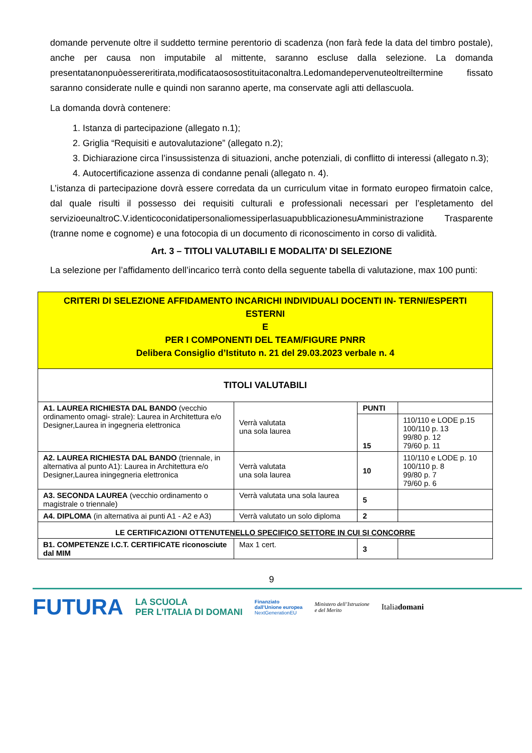domande pervenute oltre il suddetto termine perentorio di scadenza (non farà fede la data del timbro postale), anche per causa non imputabile al mittente, saranno escluse dalla selezione. La domanda presentatanonpuòessereritirata,modificataososostituitaconaltra.Ledomandepervenuteoltreiltermine fissato saranno considerate nulle e quindi non saranno aperte, ma conservate agli atti dellascuola.
La domanda dovrà contenere:
1. Istanza di partecipazione (allegato n.1);
2. Griglia “Requisiti e autovalutazione” (allegato n.2);
3. Dichiarazione circa l’insussistenza di situazioni, anche potenziali, di conflitto di interessi (allegato n.3);
4. Autocertificazione assenza di condanne penali (allegato n. 4).
L’istanza di partecipazione dovrà essere corredata da un curriculum vitae in formato europeo firmatoin calce, dal quale risulti il possesso dei requisiti culturali e professionali necessari per l’espletamento del servizioeunaltroC.V.identicoconidatipersonaliomessiperlasuapubblicazionesuAmministrazione Trasparente (tranne nome e cognome) e una fotocopia di un documento di riconoscimento in corso di validità.
Art. 3 – TITOLI VALUTABILI E MODALITA’ DI SELEZIONE
La selezione per l’affidamento dell’incarico terrà conto della seguente tabella di valutazione, max 100 punti:
| CRITERI DI SELEZIONE AFFIDAMENTO INCARICHI INDIVIDUALI DOCENTI IN- TERNI/ESPERTI ESTERNI E PER I COMPONENTI DEL TEAM/FIGURE PNRR Delibera Consiglio d’Istituto n. 21 del 29.03.2023 verbale n. 4 | | | |
| TITOLI VALUTABILI | | | |
| A1. LAUREA RICHIESTA DAL BANDO (vecchio ordinamento omagi- strale): Laurea in Architettura e/o Designer,Laurea in ingegneria elettronica | Verrà valutata una sola laurea | PUNTI | |
| | | 15 | 110/110 e LODE p.15 100/110 p. 13 99/80 p. 12 79/60 p. 11 |
| A2. LAUREA RICHIESTA DAL BANDO (triennale, in alternativa al punto A1): Laurea in Architettura e/o Designer,Laurea iningegneria elettronica | Verrà valutata una sola laurea | 10 | 110/110 e LODE p. 10 100/110 p. 8 99/80 p. 7 79/60 p. 6 |
| A3. SECONDA LAUREA (vecchio ordinamento o magistrale o triennale) | Verrà valutata una sola laurea | 5 | |
| A4. DIPLOMA (in alternativa ai punti A1 - A2 e A3) | Verrà valutato un solo diploma | 2 | |
| LE CERTIFICAZIONI OTTENUTE NELLO SPECIFICO SETTORE IN CUI SI CONCORRE | | | |
| B1. COMPETENZE I.C.T. CERTIFICATE riconosciute dal MIM | Max 1 cert. | 3 | |
9
FUTURA LA SCUOLA
PER L’ITALIA DI DOMANI Finanziato
dall’Unione europea
NextGenerationEU Ministero dell’Istruzione
e del Merito Italiadomani